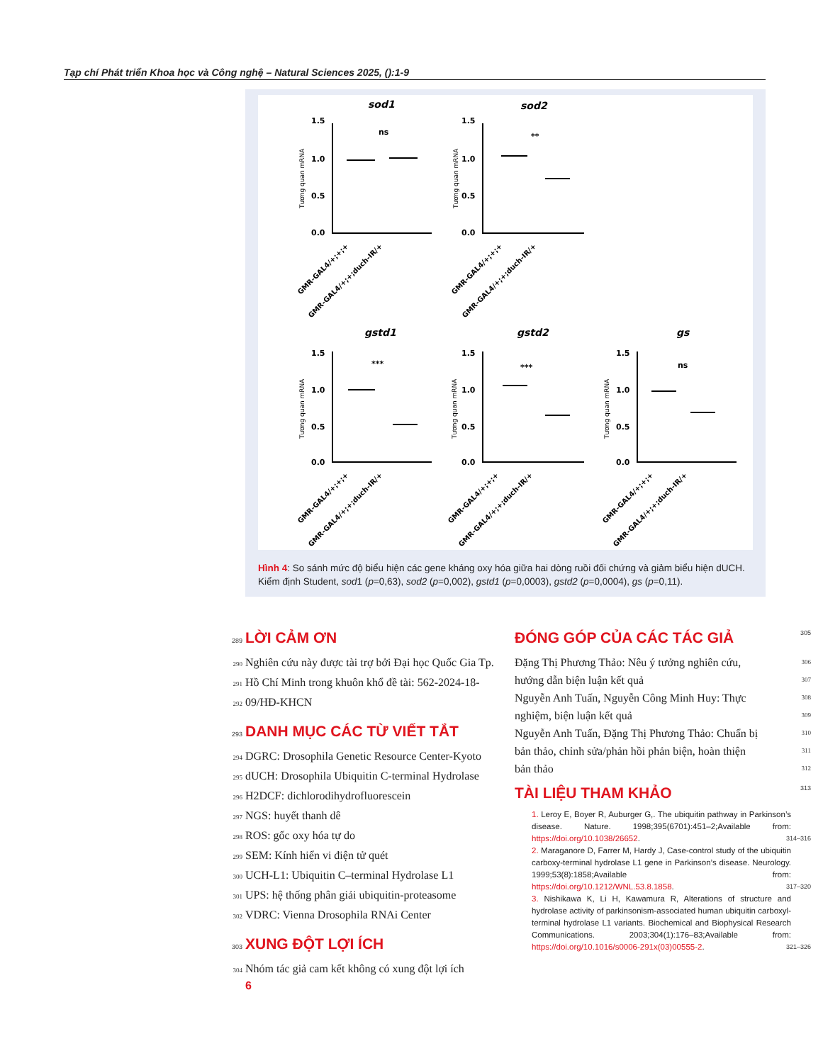Tạp chí Phát triển Khoa học và Công nghệ – Natural Sciences 2025, ():1-9
sod1
sod2
gstd1
gstd2
gs
ns
**
***
***
ns
1.5
1.0
0.5
0.0
1.5
1.0
0.5
0.0
1.5
1.0
0.5
0.0
1.5
1.0
0.5
0.0
1.5
1.0
0.5
0.0
Tương quan mRNA
Tương quan mRNA
Tương quan mRNA
Tương quan mRNA
Tương quan mRNA
GMR-GAL4/+;+;+
GMR-GAL4/+;+;duch-IR/+
GMR-GAL4/+;+;+
GMR-GAL4/+;+;duch-IR/+
GMR-GAL4/+;+;+
GMR-GAL4/+;+;duch-IR/+
GMR-GAL4/+;+;+
GMR-GAL4/+;+;duch-IR/+
GMR-GAL4/+;+;+
GMR-GAL4/+;+;duch-IR/+
Hình 4: So sánh mức độ biểu hiện các gene kháng oxy hóa giữa hai dòng ruồi đối chứng và giảm biểu hiện dUCH. Kiểm định Student, sod1 (p=0,63), sod2 (p=0,002), gstd1 (p=0,0003), gstd2 (p=0,0004), gs (p=0,11).
289 LỜI CẢM ƠN
290 Nghiên cứu này được tài trợ bởi Đại học Quốc Gia Tp.
291 Hồ Chí Minh trong khuôn khổ đề tài: 562-2024-18-
292 09/HĐ-KHCN
293 DANH MỤC CÁC TỪ VIẾT TẮT
294 DGRC: Drosophila Genetic Resource Center-Kyoto
295 dUCH: Drosophila Ubiquitin C-terminal Hydrolase
296 H2DCF: dichlorodihydrofluorescein
297 NGS: huyết thanh dê
298 ROS: gốc oxy hóa tự do
299 SEM: Kính hiển vi điện tử quét
300 UCH-L1: Ubiquitin C–terminal Hydrolase L1
301 UPS: hệ thống phân giải ubiquitin-proteasome
302 VDRC: Vienna Drosophila RNAi Center
303 XUNG ĐỘT LỢI ÍCH
304 Nhóm tác giả cam kết không có xung đột lợi ích
ĐÓNG GÓP CỦA CÁC TÁC GIẢ 305
Đặng Thị Phương Thảo: Nêu ý tưởng nghiên cứu, 306
hướng dẫn biện luận kết quả 307
Nguyễn Anh Tuấn, Nguyễn Công Minh Huy: Thực 308
nghiệm, biện luận kết quả 309
Nguyễn Anh Tuấn, Đặng Thị Phương Thảo: Chuẩn bị 310
bản thảo, chỉnh sửa/phản hồi phản biện, hoàn thiện 311
bản thảo 312
TÀI LIỆU THAM KHẢO 313
1. Leroy E, Boyer R, Auburger G,. The ubiquitin pathway in Parkinson’s disease. Nature. 1998;395(6701):451–2;Available from: https://doi.org/10.1038/26652. 314–316
2. Maraganore D, Farrer M, Hardy J, Case-control study of the ubiquitin carboxy-terminal hydrolase L1 gene in Parkinson’s disease. Neurology. 1999;53(8):1858;Available from: https://doi.org/10.1212/WNL.53.8.1858. 317–320
3. Nishikawa K, Li H, Kawamura R, Alterations of structure and hydrolase activity of parkinsonism-associated human ubiquitin carboxyl-terminal hydrolase L1 variants. Biochemical and Biophysical Research Communications. 2003;304(1):176–83;Available from: https://doi.org/10.1016/s0006-291x(03)00555-2. 321–326
6